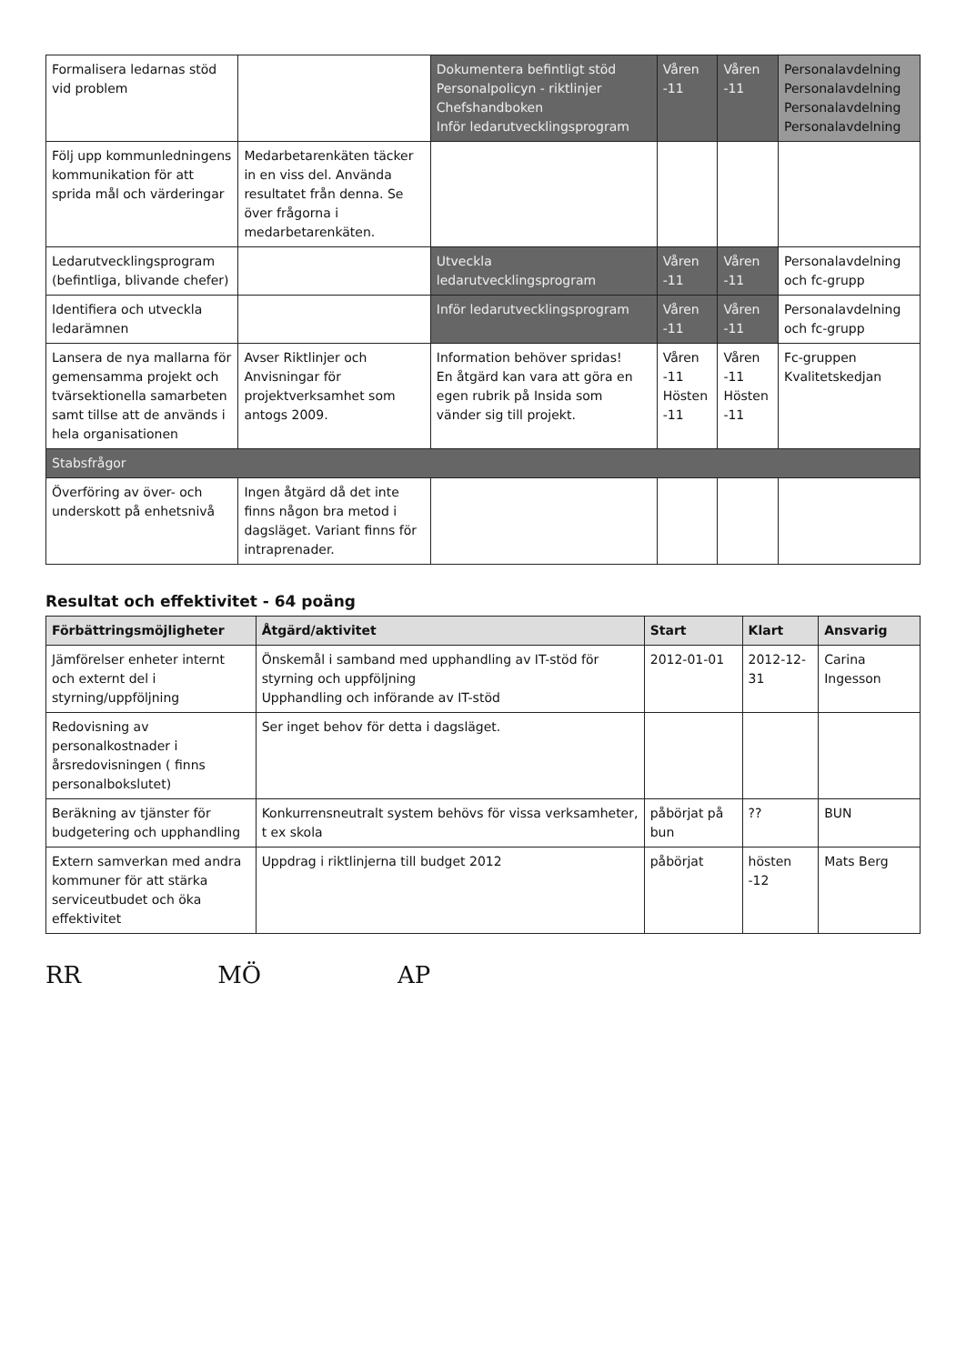| Formalisera ledarnas stöd vid problem | | Dokumentera befintligt stöd Personalpolicyn - riktlinjer Chefshandboken Inför ledarutvecklingsprogram | Våren -11 | Våren -11 | Personalavdelning Personalavdelning Personalavdelning Personalavdelning |
| Följ upp kommunledningens kommunikation för att sprida mål och värderingar | Medarbetarenkäten täcker in en viss del. Använda resultatet från denna. Se över frågorna i medarbetarenkäten. | | | | |
| Ledarutvecklingsprogram (befintliga, blivande chefer) | | Utveckla ledarutvecklingsprogram | Våren -11 | Våren -11 | Personalavdelning och fc-grupp |
| Identifiera och utveckla ledarämnen | | Inför ledarutvecklingsprogram | Våren -11 | Våren -11 | Personalavdelning och fc-grupp |
| Lansera de nya mallarna för gemensamma projekt och tvärsektionella samarbeten samt tillse att de används i hela organisationen | Avser Riktlinjer och Anvisningar för projektverksamhet som antogs 2009. | Information behöver spridas! En åtgärd kan vara att göra en egen rubrik på Insida som vänder sig till projekt. | Våren -11 Hösten -11 | Våren -11 Hösten -11 | Fc-gruppen Kvalitetskedjan |
| Stabsfrågor | | | | | |
| Överföring av över- och underskott på enhetsnivå | Ingen åtgärd då det inte finns någon bra metod i dagsläget. Variant finns för intraprenader. | | | | |
Resultat och effektivitet - 64 poäng
| Förbättringsmöjligheter | Åtgärd/aktivitet | Start | Klart | Ansvarig |
| --- | --- | --- | --- | --- |
| Jämförelser enheter internt och externt del i styrning/uppföljning | Önskemål i samband med upphandling av IT-stöd för styrning och uppföljning Upphandling och införande av IT-stöd | 2012-01-01 | 2012-12-31 | Carina Ingesson |
| Redovisning av personalkostnader i årsredovisningen ( finns personalbokslutet) | Ser inget behov för detta i dagsläget. | | | |
| Beräkning av tjänster för budgetering och upphandling | Konkurrensneutralt system behövs för vissa verksamheter, t ex skola | påbörjat på bun | ?? | BUN |
| Extern samverkan med andra kommuner för att stärka serviceutbudet och öka effektivitet | Uppdrag i riktlinjerna till budget 2012 | påbörjat | hösten -12 | Mats Berg |
RR MÖ AP